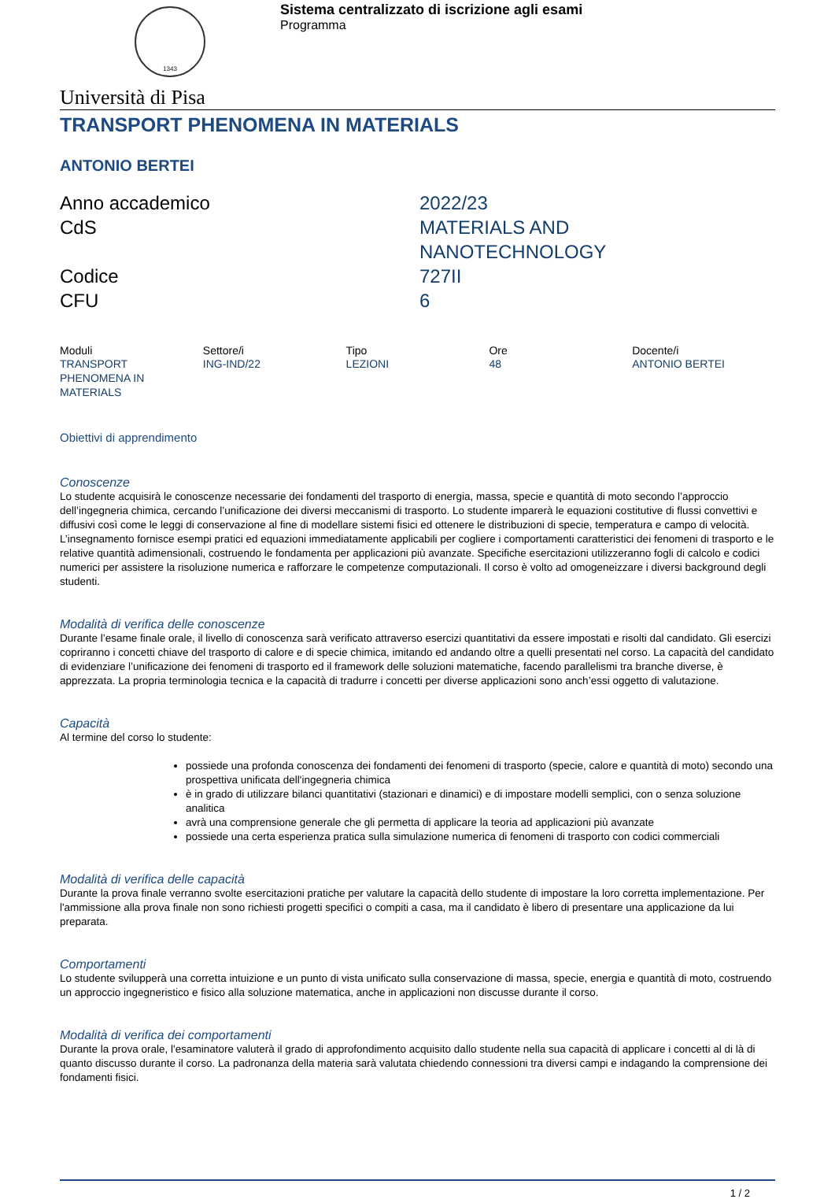1343
Sistema centralizzato di iscrizione agli esami
Programma
Università di Pisa
TRANSPORT PHENOMENA IN MATERIALS
ANTONIO BERTEI
Anno accademico
2022/23
CdS
MATERIALS AND
NANOTECHNOLOGY
Codice
727II
CFU
6
| Moduli | Settore/i | Tipo | Ore | Docente/i |
| --- | --- | --- | --- | --- |
| TRANSPORT PHENOMENA IN MATERIALS | ING-IND/22 | LEZIONI | 48 | ANTONIO BERTEI |
Obiettivi di apprendimento
Conoscenze
Lo studente acquisirà le conoscenze necessarie dei fondamenti del trasporto di energia, massa, specie e quantità di moto secondo l’approccio dell’ingegneria chimica, cercando l’unificazione dei diversi meccanismi di trasporto. Lo studente imparerà le equazioni costitutive di flussi convettivi e diffusivi così come le leggi di conservazione al fine di modellare sistemi fisici ed ottenere le distribuzioni di specie, temperatura e campo di velocità. L’insegnamento fornisce esempi pratici ed equazioni immediatamente applicabili per cogliere i comportamenti caratteristici dei fenomeni di trasporto e le relative quantità adimensionali, costruendo le fondamenta per applicazioni più avanzate. Specifiche esercitazioni utilizzeranno fogli di calcolo e codici numerici per assistere la risoluzione numerica e rafforzare le competenze computazionali. Il corso è volto ad omogeneizzare i diversi background degli studenti.
Modalità di verifica delle conoscenze
Durante l’esame finale orale, il livello di conoscenza sarà verificato attraverso esercizi quantitativi da essere impostati e risolti dal candidato. Gli esercizi copriranno i concetti chiave del trasporto di calore e di specie chimica, imitando ed andando oltre a quelli presentati nel corso. La capacità del candidato di evidenziare l’unificazione dei fenomeni di trasporto ed il framework delle soluzioni matematiche, facendo parallelismi tra branche diverse, è apprezzata. La propria terminologia tecnica e la capacità di tradurre i concetti per diverse applicazioni sono anch’essi oggetto di valutazione.
Capacità
Al termine del corso lo studente:
possiede una profonda conoscenza dei fondamenti dei fenomeni di trasporto (specie, calore e quantità di moto) secondo una prospettiva unificata dell'ingegneria chimica
è in grado di utilizzare bilanci quantitativi (stazionari e dinamici) e di impostare modelli semplici, con o senza soluzione analitica
avrà una comprensione generale che gli permetta di applicare la teoria ad applicazioni più avanzate
possiede una certa esperienza pratica sulla simulazione numerica di fenomeni di trasporto con codici commerciali
Modalità di verifica delle capacità
Durante la prova finale verranno svolte esercitazioni pratiche per valutare la capacità dello studente di impostare la loro corretta implementazione. Per l'ammissione alla prova finale non sono richiesti progetti specifici o compiti a casa, ma il candidato è libero di presentare una applicazione da lui preparata.
Comportamenti
Lo studente svilupperà una corretta intuizione e un punto di vista unificato sulla conservazione di massa, specie, energia e quantità di moto, costruendo un approccio ingegneristico e fisico alla soluzione matematica, anche in applicazioni non discusse durante il corso.
Modalità di verifica dei comportamenti
Durante la prova orale, l'esaminatore valuterà il grado di approfondimento acquisito dallo studente nella sua capacità di applicare i concetti al di là di quanto discusso durante il corso. La padronanza della materia sarà valutata chiedendo connessioni tra diversi campi e indagando la comprensione dei fondamenti fisici.
1 / 2